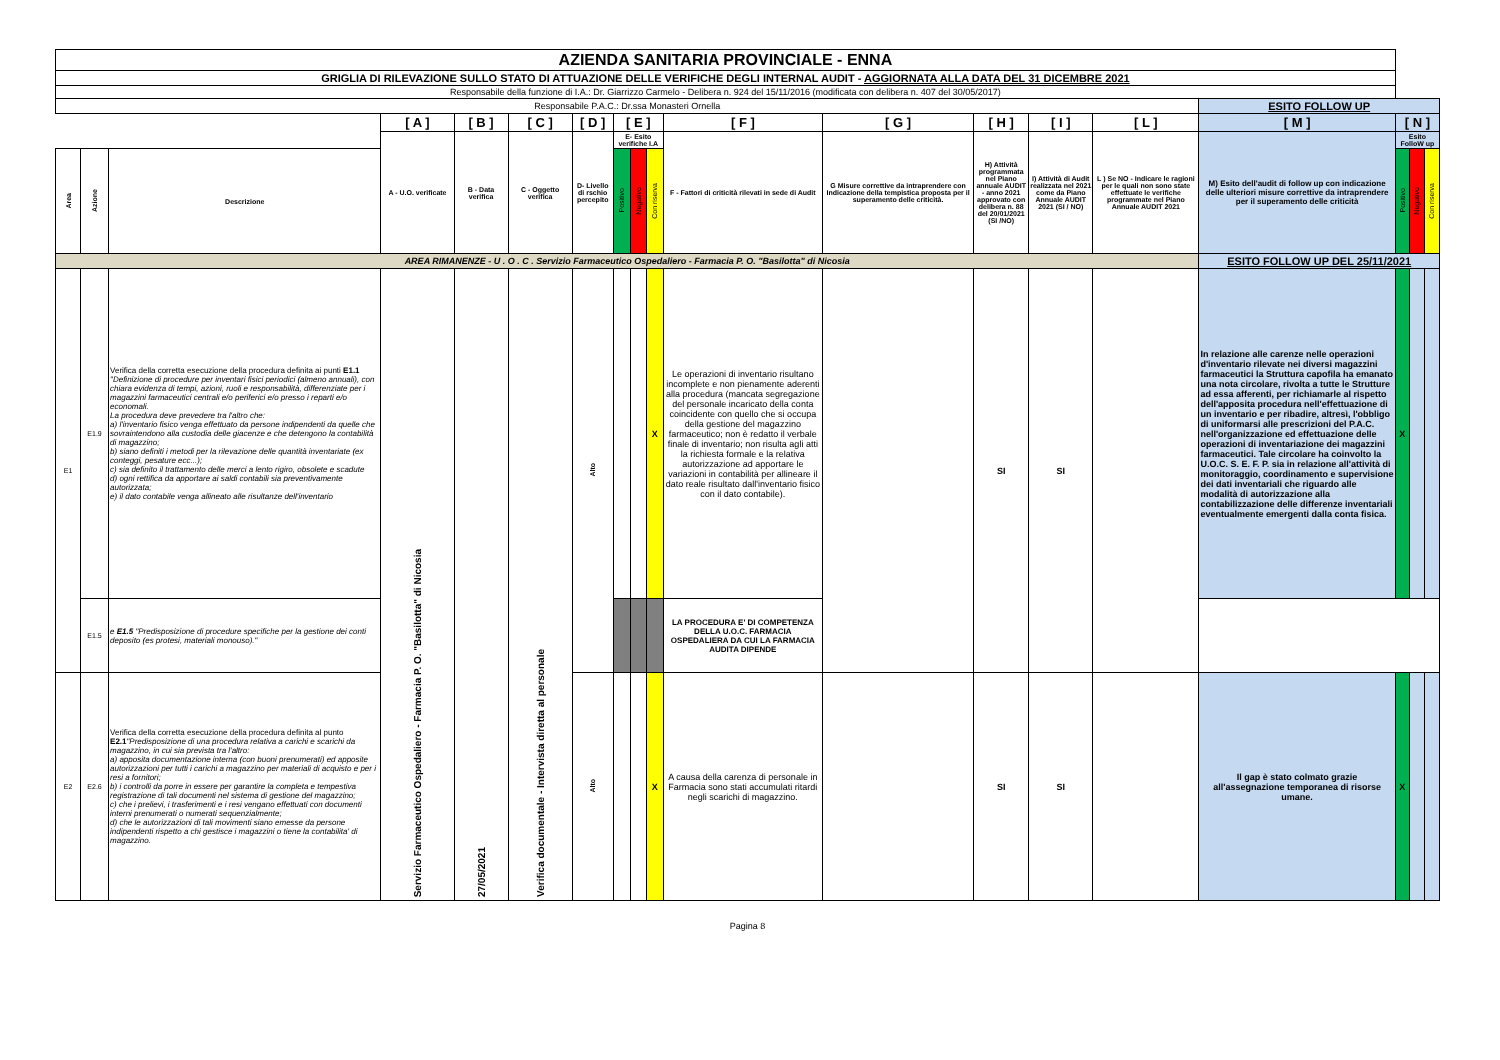| AZIENDA SANITARIA PROVINCIALE - ENNA | | | | | | | | | | | | | | | | | | |
| GRIGLIA DI RILEVAZIONE SULLO STATO DI ATTUAZIONE DELLE VERIFICHE DEGLI INTERNAL AUDIT - AGGIORNATA ALLA DATA DEL 31 DICEMBRE 2021 | | | | | | | | | | | | | | | | | | |
| Responsabile della funzione di I.A.: Dr. Giarrizzo Carmelo - Delibera n. 924 del 15/11/2016 (modificata con delibera n. 407 del 30/05/2017) | | | | | | | | | | | | | | | | | | |
| Responsabile P.A.C.: Dr.ssa Monasteri Ornella | | | | | | | | | | | | | | | ESITO FOLLOW UP | | | |
| | | | [ A ] | [ B ] | [ C ] | [ D ] | [ E ] | | | [ F ] | [ G ] | [ H ] | [ I ] | [ L ] | [ M ] | [ N ] | | |
| | | | A - U.O. verificate | B - Data verifica | C - Oggetto verifica | D- Livello di rschio percepito | E- Esito verifiche I.A | | | F - Fattori di criticità rilevati in sede di Audit | G Misure correttive da intraprendere con Indicazione della tempistica proposta per il superamento delle criticità. | H) Attività programmata nel Piano annuale AUDIT - anno 2021 approvato con delibera n. 88 del 20/01/2021 (SI /NO) | I) Attività di Audit realizzata nel 2021 come da Piano Annuale AUDIT 2021 (SI / NO) | L ) Se NO - Indicare le ragioni per le quali non sono state effettuate le verifiche programmate nel Piano Annuale AUDIT 2021 | M) Esito dell'audit di follow up con indicazione delle ulteriori misure correttive da intraprendere per il superamento delle criticità | Esito FolloW up | | |
| Area | Azione | Descrizione | | | | | Positivo | Negativo | Con riserva | | | | | | | Positivo | Negativo | Con riserva |
| AREA RIMANENZE - U . O . C . Servizio Farmaceutico Ospedaliero - Farmacia P. O. "Basilotta" di Nicosia | | | | | | | | | | | | | | | ESITO FOLLOW UP DEL 25/11/2021 | | | |
| E1 | E1.9 | Verifica della corretta esecuzione della procedura definita ai punti E1.1 "Definizione di procedure per inventari fisici periodici (almeno annuali), con chiara evidenza di tempi, azioni, ruoli e responsabilità, differenziate per i magazzini farmaceutici centrali e/o periferici e/o presso i reparti e/o economali. La procedura deve prevedere tra l'altro che: a) l'inventario fisico venga effettuato da persone indipendenti da quelle che sovraintendono alla custodia delle giacenze e che detengono la contabilità di magazzino; b) siano definiti i metodi per la rilevazione delle quantità inventariate (ex conteggi, pesature ecc...); c) sia definito il trattamento delle merci a lento rigiro, obsolete e scadute d) ogni rettifica da apportare ai saldi contabili sia preventivamente autorizzata; e) il dato contabile venga allineato alle risultanze dell'inventario | Servizio Farmaceutico Ospedaliero - Farmacia P. O. "Basilotta" di Nicosia | 27/05/2021 | Verifica documentale - Intervista diretta al personale | Alto | | | X | Le operazioni di inventario risultano incomplete e non pienamente aderenti alla procedura (mancata segregazione del personale incaricato della conta coincidente con quello che si occupa della gestione del magazzino farmaceutico; non è redatto il verbale finale di inventario; non risulta agli atti la richiesta formale e la relativa autorizzazione ad apportare le variazioni in contabilità per allineare il dato reale risultato dall'inventario fisico con il dato contabile). | | SI | SI | | In relazione alle carenze nelle operazioni d'inventario rilevate nei diversi magazzini farmaceutici la Struttura capofila ha emanato una nota circolare, rivolta a tutte le Strutture ad essa afferenti, per richiamarle al rispetto dell'apposita procedura nell'effettuazione di un inventario e per ribadire, altresì, l'obbligo di uniformarsi alle prescrizioni del P.A.C. nell'organizzazione ed effettuazione delle operazioni di inventariazione dei magazzini farmaceutici. Tale circolare ha coinvolto la U.O.C. S. E. F. P. sia in relazione all'attività di monitoraggio, coordinamento e supervisione dei dati inventariali che riguardo alle modalità di autorizzazione alla contabilizzazione delle differenze inventariali eventualmente emergenti dalla conta fisica. | X | | |
| | E1.5 | e E1.5 "Predisposizione di procedure specifiche per la gestione dei conti deposito (es protesi, materiali monouso)." | | | | | | | | LA PROCEDURA E' DI COMPETENZA DELLA U.O.C. FARMACIA OSPEDALIERA DA CUI LA FARMACIA AUDITA DIPENDE | | | | | | | | |
| E2 | E2.6 | Verifica della corretta esecuzione della procedura definita al punto E2.1 "Predisposizione di una procedura relativa a carichi e scarichi da magazzino, in cui sia prevista tra l'altro: a) apposita documentazione interna (con buoni prenumerati) ed apposite autorizzazioni per tutti i carichi a magazzino per materiali di acquisto e per i resi a fornitori; b) i controlli da porre in essere per garantire la completa e tempestiva registrazione di tali documenti nel sistema di gestione del magazzino; c) che i prelievi, i trasferimenti e i resi vengano effettuati con documenti interni prenumerati o numerati sequenzialmente; d) che le autorizzazioni di tali movimenti siano emesse da persone indipendenti rispetto a chi gestisce i magazzini o tiene la contabilita' di magazzino. | | | | Alto | | | X | A causa della carenza di personale in Farmacia sono stati accumulati ritardi negli scarichi di magazzino. | | SI | SI | | Il gap è stato colmato grazie all'assegnazione temporanea di risorse umane. | X | | |
Pagina 8